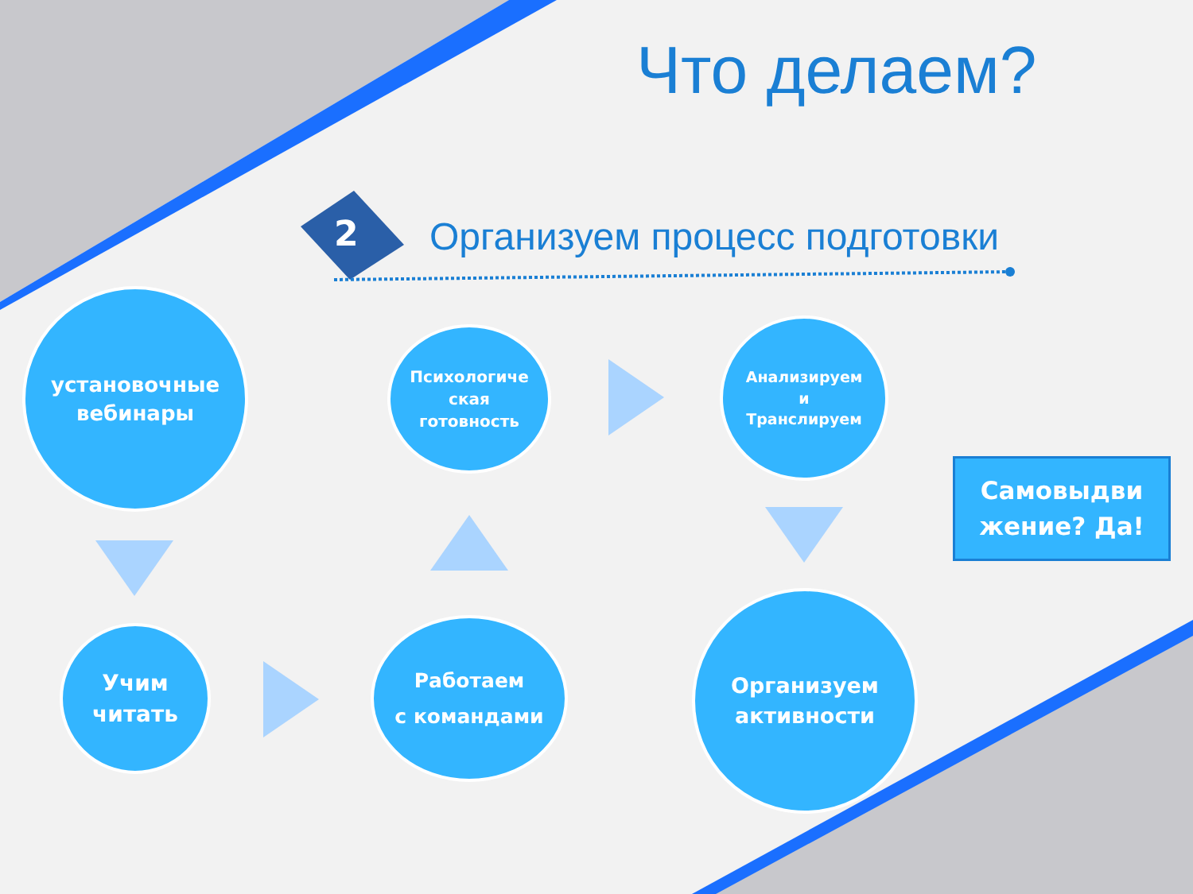Что делаем?
2 Организуем процесс подготовки
установочные
вебинары
Психологиче
ская
готовность
Анализируем
и
Транслируем
Самовыдви
жение? Да!
Учим
читать
Работаем
с командами
Организуем
активности